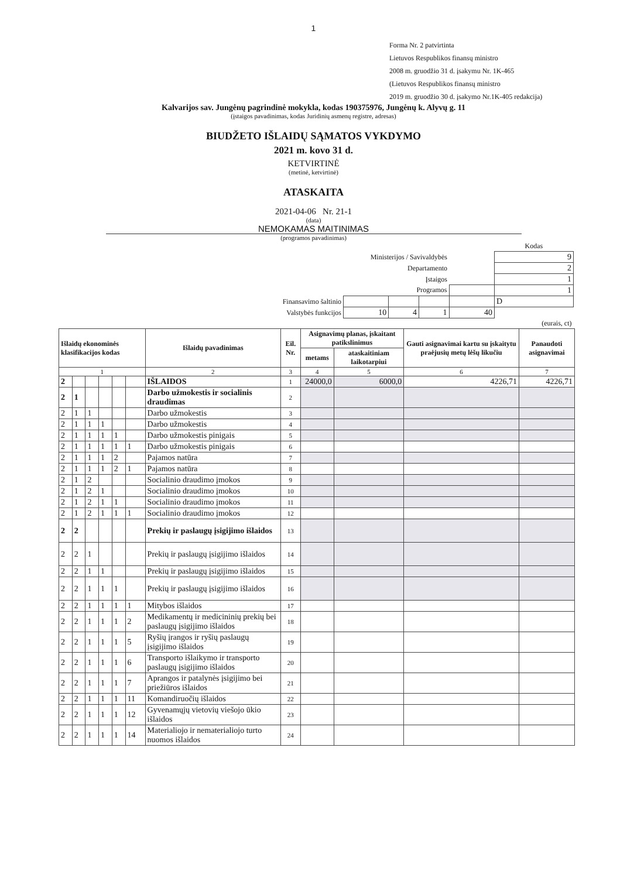1
Forma Nr. 2 patvirtinta
Lietuvos Respublikos finansų ministro
2008 m. gruodžio 31 d. įsakymu Nr. 1K-465
(Lietuvos Respublikos finansų ministro
2019 m. gruodžio 30 d. įsakymo Nr.1K-405 redakcija)
Kalvarijos sav. Jungėnų pagrindinė mokykla, kodas 190375976, Jungėnų k. Alyvų g. 11
(įstaigos pavadinimas, kodas Juridinių asmenų registre, adresas)
BIUDŽETO IŠLAIDŲ SĄMATOS VYKDYMO
2021 m. kovo 31 d.
KETVIRTINĖ
(metinė, ketvirtinė)
ATASKAITA
2021-04-06 Nr. 21-1
(data)
NEMOKAMAS MAITINIMAS
(programos pavadinimas)
| | | | | | Kodas |
| Ministerijos / Savivaldybės | | | | | 9 |
| Departamento | | | | | 2 |
| Įstaigos | | | | | 1 |
| Programos | | | | | 1 |
| Finansavimo šaltinio | | | | | D |
| Valstybės funkcijos | 10 | 4 | 1 | 40 | |
| (eurais, ct) | | | | | |
| Išlaidų ekonominės klasifikacijos kodas | | | | | | Išlaidų pavadinimas | Eil. Nr. | Asignavimų planas, įskaitant patikslinimus | | Gauti asignavimai kartu su įskaitytu praėjusių metų lėšų likučiu | Panaudoti asignavimai |
| --- | --- | --- | --- | --- | --- | --- | --- | --- | --- | --- | --- |
| | | | | | | | | metams | ataskaitiniam laikotarpiui | | |
| 1 | | | | | | 2 | 3 | 4 | 5 | 6 | 7 |
| 2 | | | | | | IŠLAIDOS | 1 | 24000,0 | 6000,0 | 4226,71 | 4226,71 |
| 2 | 1 | | | | | Darbo užmokestis ir socialinis draudimas | 2 | | | | |
| 2 | 1 | 1 | | | | Darbo užmokestis | 3 | | | | |
| 2 | 1 | 1 | 1 | | | Darbo užmokestis | 4 | | | | |
| 2 | 1 | 1 | 1 | 1 | | Darbo užmokestis pinigais | 5 | | | | |
| 2 | 1 | 1 | 1 | 1 | 1 | Darbo užmokestis pinigais | 6 | | | | |
| 2 | 1 | 1 | 1 | 2 | | Pajamos natūra | 7 | | | | |
| 2 | 1 | 1 | 1 | 2 | 1 | Pajamos natūra | 8 | | | | |
| 2 | 1 | 2 | | | | Socialinio draudimo įmokos | 9 | | | | |
| 2 | 1 | 2 | 1 | | | Socialinio draudimo įmokos | 10 | | | | |
| 2 | 1 | 2 | 1 | 1 | | Socialinio draudimo įmokos | 11 | | | | |
| 2 | 1 | 2 | 1 | 1 | 1 | Socialinio draudimo įmokos | 12 | | | | |
| 2 | 2 | | | | | Prekių ir paslaugų įsigijimo išlaidos | 13 | | | | |
| 2 | 2 | 1 | | | | Prekių ir paslaugų įsigijimo išlaidos | 14 | | | | |
| 2 | 2 | 1 | 1 | | | Prekių ir paslaugų įsigijimo išlaidos | 15 | | | | |
| 2 | 2 | 1 | 1 | 1 | | Prekių ir paslaugų įsigijimo išlaidos | 16 | | | | |
| 2 | 2 | 1 | 1 | 1 | 1 | Mitybos išlaidos | 17 | | | | |
| 2 | 2 | 1 | 1 | 1 | 2 | Medikamentų ir medicininių prekių bei paslaugų įsigijimo išlaidos | 18 | | | | |
| 2 | 2 | 1 | 1 | 1 | 5 | Ryšių įrangos ir ryšių paslaugų įsigijimo išlaidos | 19 | | | | |
| 2 | 2 | 1 | 1 | 1 | 6 | Transporto išlaikymo ir transporto paslaugų įsigijimo išlaidos | 20 | | | | |
| 2 | 2 | 1 | 1 | 1 | 7 | Aprangos ir patalynės įsigijimo bei priežiūros išlaidos | 21 | | | | |
| 2 | 2 | 1 | 1 | 1 | 11 | Komandiruočių išlaidos | 22 | | | | |
| 2 | 2 | 1 | 1 | 1 | 12 | Gyvenamųjų vietovių viešojo ūkio išlaidos | 23 | | | | |
| 2 | 2 | 1 | 1 | 1 | 14 | Materialiojo ir nematerialiojo turto nuomos išlaidos | 24 | | | | |